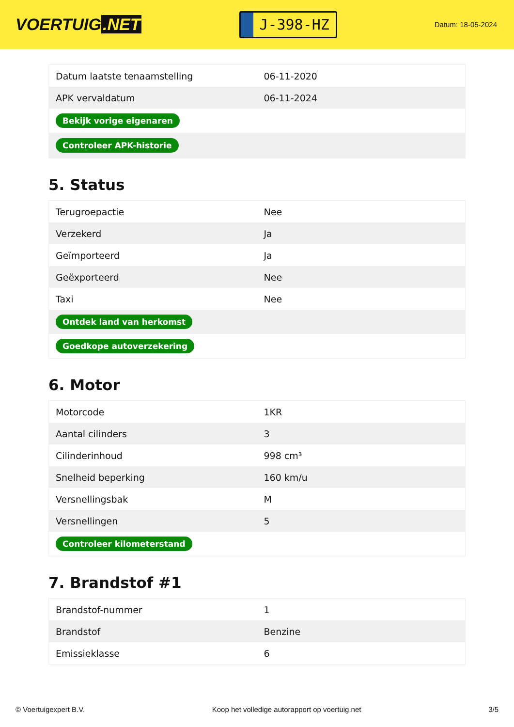VOERTUIG.NET
J-398-HZ
Datum: 18-05-2024
| Datum laatste tenaamstelling | 06-11-2020 |
| APK vervaldatum | 06-11-2024 |
| Bekijk vorige eigenaren | |
| Controleer APK-historie | |
5. Status
| Terugroepactie | Nee |
| Verzekerd | Ja |
| Geïmporteerd | Ja |
| Geëxporteerd | Nee |
| Taxi | Nee |
| Ontdek land van herkomst | |
| Goedkope autoverzekering | |
6. Motor
| Motorcode | 1KR |
| Aantal cilinders | 3 |
| Cilinderinhoud | 998 cm³ |
| Snelheid beperking | 160 km/u |
| Versnellingsbak | M |
| Versnellingen | 5 |
| Controleer kilometerstand | |
7. Brandstof #1
| Brandstof-nummer | 1 |
| Brandstof | Benzine |
| Emissieklasse | 6 |
© Voertuigexpert B.V. Koop het volledige autorapport op voertuig.net 3/5